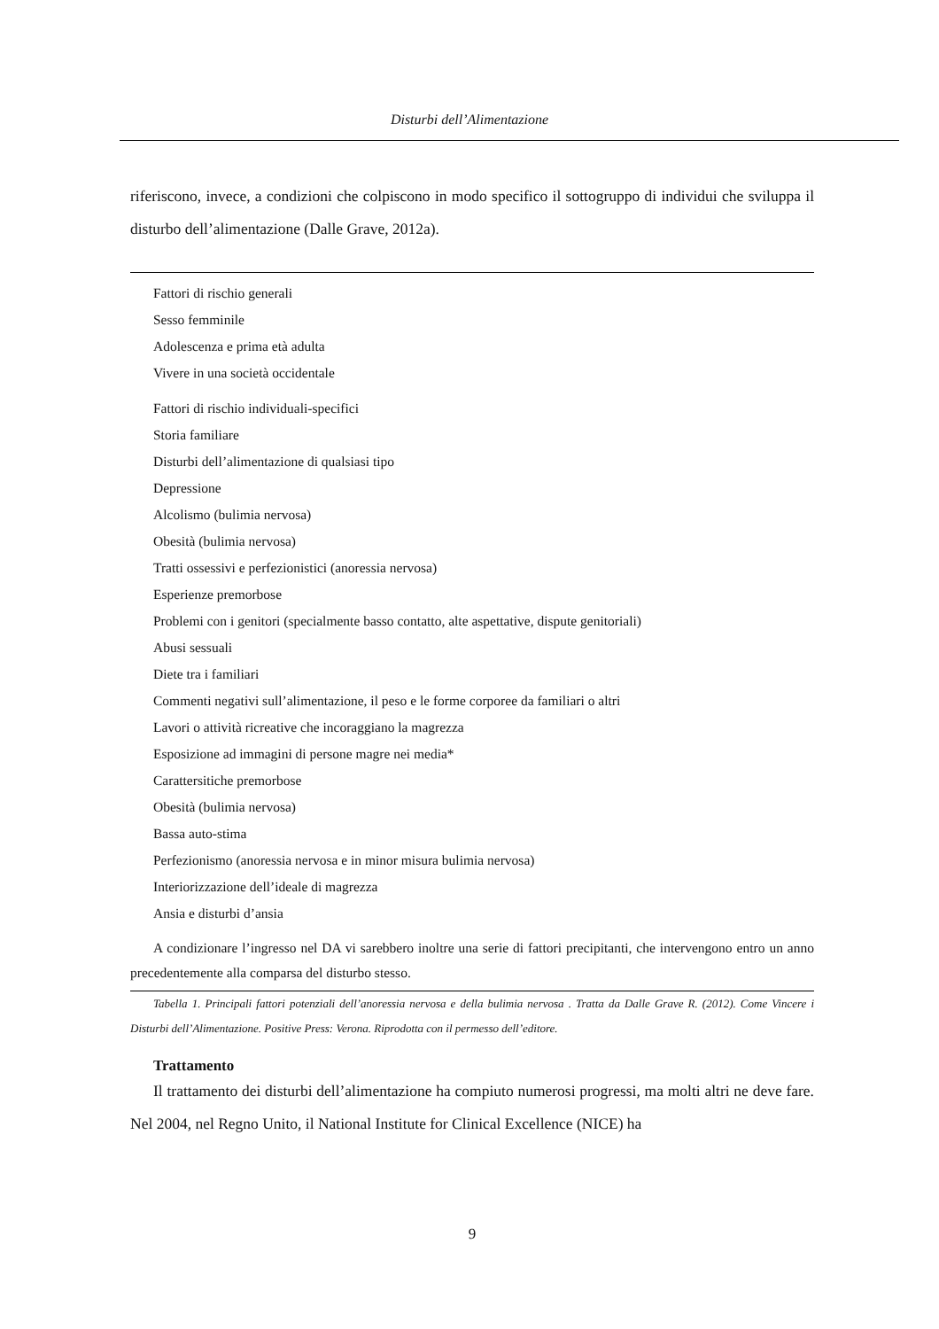Disturbi dell’Alimentazione
riferiscono, invece, a condizioni che colpiscono in modo specifico il sottogruppo di individui che sviluppa il disturbo dell’alimentazione (Dalle Grave, 2012a).
| Fattori di rischio generali |
| Sesso femminile |
| Adolescenza e prima età adulta |
| Vivere in una società occidentale |
| Fattori di rischio individuali-specifici |
| Storia familiare |
| Disturbi dell’alimentazione di qualsiasi tipo |
| Depressione |
| Alcolismo (bulimia nervosa) |
| Obesità (bulimia nervosa) |
| Tratti ossessivi e perfezionistici (anoressia nervosa) |
| Esperienze premorbose |
| Problemi con i genitori (specialmente basso contatto, alte aspettative, dispute genitoriali) |
| Abusi sessuali |
| Diete tra i familiari |
| Commenti negativi sull’alimentazione, il peso e le forme corporee da familiari o altri |
| Lavori o attività ricreative che incoraggiano la magrezza |
| Esposizione ad immagini di persone magre nei media* |
| Carattersitiche premorbose |
| Obesità (bulimia nervosa) |
| Bassa auto-stima |
| Perfezionismo (anoressia nervosa e in minor misura bulimia nervosa) |
| Interiorizzazione dell’ideale di magrezza |
| Ansia e disturbi d’ansia |
A condizionare l’ingresso nel DA vi sarebbero inoltre una serie di fattori precipitanti, che intervengono entro un anno precedentemente alla comparsa del disturbo stesso.
Tabella 1. Principali fattori potenziali dell’anoressia nervosa e della bulimia nervosa . Tratta da Dalle Grave R. (2012). Come Vincere i Disturbi dell’Alimentazione. Positive Press: Verona. Riprodotta con il permesso dell’editore.
Trattamento
Il trattamento dei disturbi dell’alimentazione ha compiuto numerosi progressi, ma molti altri ne deve fare. Nel 2004, nel Regno Unito, il National Institute for Clinical Excellence (NICE) ha
9